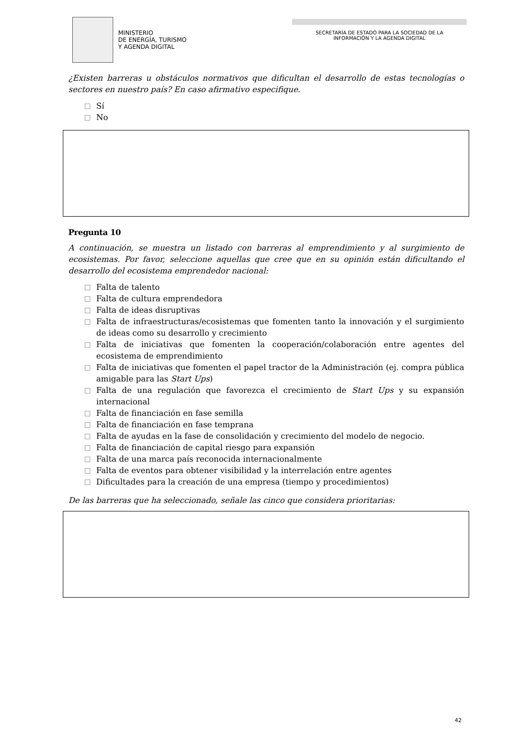MINISTERIO
DE ENERGÍA, TURISMO
Y AGENDA DIGITAL
SECRETARÍA DE ESTADO PARA LA SOCIEDAD DE LA
INFORMACIÓN Y LA AGENDA DIGITAL
¿Existen barreras u obstáculos normativos que dificultan el desarrollo de estas tecnologías o sectores en nuestro país? En caso afirmativo especifique.
Sí
No
Pregunta 10
A continuación, se muestra un listado con barreras al emprendimiento y al surgimiento de ecosistemas. Por favor, seleccione aquellas que cree que en su opinión están dificultando el desarrollo del ecosistema emprendedor nacional:
Falta de talento
Falta de cultura emprendedora
Falta de ideas disruptivas
Falta de infraestructuras/ecosistemas que fomenten tanto la innovación y el surgimiento de ideas como su desarrollo y crecimiento
Falta de iniciativas que fomenten la cooperación/colaboración entre agentes del ecosistema de emprendimiento
Falta de iniciativas que fomenten el papel tractor de la Administración (ej. compra pública amigable para las Start Ups)
Falta de una regulación que favorezca el crecimiento de Start Ups y su expansión internacional
Falta de financiación en fase semilla
Falta de financiación en fase temprana
Falta de ayudas en la fase de consolidación y crecimiento del modelo de negocio.
Falta de financiación de capital riesgo para expansión
Falta de una marca país reconocida internacionalmente
Falta de eventos para obtener visibilidad y la interrelación entre agentes
Dificultades para la creación de una empresa (tiempo y procedimientos)
De las barreras que ha seleccionado, señale las cinco que considera prioritarias:
42